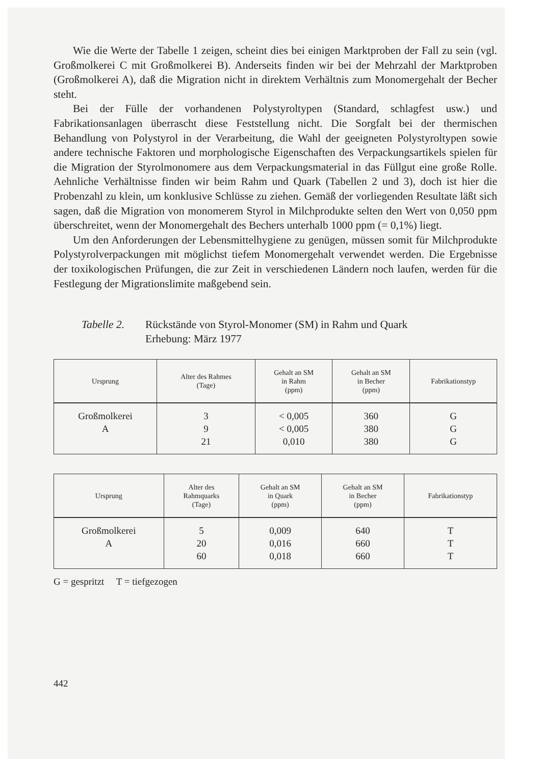Wie die Werte der Tabelle 1 zeigen, scheint dies bei einigen Marktproben der Fall zu sein (vgl. Großmolkerei C mit Großmolkerei B). Anderseits finden wir bei der Mehrzahl der Marktproben (Großmolkerei A), daß die Migration nicht in direktem Verhältnis zum Monomergehalt der Becher steht.
Bei der Fülle der vorhandenen Polystyroltypen (Standard, schlagfest usw.) und Fabrikationsanlagen überrascht diese Feststellung nicht. Die Sorgfalt bei der thermischen Behandlung von Polystyrol in der Verarbeitung, die Wahl der geeigneten Polystyroltypen sowie andere technische Faktoren und morphologische Eigenschaften des Verpackungsartikels spielen für die Migration der Styrolmonomere aus dem Verpackungsmaterial in das Füllgut eine große Rolle. Aehnliche Verhältnisse finden wir beim Rahm und Quark (Tabellen 2 und 3), doch ist hier die Probenzahl zu klein, um konklusive Schlüsse zu ziehen. Gemäß der vorliegenden Resultate läßt sich sagen, daß die Migration von monomerem Styrol in Milchprodukte selten den Wert von 0,050 ppm überschreitet, wenn der Monomergehalt des Bechers unterhalb 1000 ppm (= 0,1%) liegt.
Um den Anforderungen der Lebensmittelhygiene zu genügen, müssen somit für Milchprodukte Polystyrolverpackungen mit möglichst tiefem Monomergehalt verwendet werden. Die Ergebnisse der toxikologischen Prüfungen, die zur Zeit in verschiedenen Ländern noch laufen, werden für die Festlegung der Migrationslimite maßgebend sein.
Tabelle 2.
Rückstände von Styrol-Monomer (SM) in Rahm und Quark
Erhebung: März 1977
| Ursprung | Alter des Rahmes (Tage) | Gehalt an SM in Rahm (ppm) | Gehalt an SM in Becher (ppm) | Fabrikationstyp |
| --- | --- | --- | --- | --- |
| Großmolkerei A | 3 9 21 | < 0,005 < 0,005 0,010 | 360 380 380 | G G G |
| Ursprung | Alter des Rahmquarks (Tage) | Gehalt an SM in Quark (ppm) | Gehalt an SM in Becher (ppm) | Fabrikationstyp |
| --- | --- | --- | --- | --- |
| Großmolkerei A | 5 20 60 | 0,009 0,016 0,018 | 640 660 660 | T T T |
G = gespritzt T = tiefgezogen
442